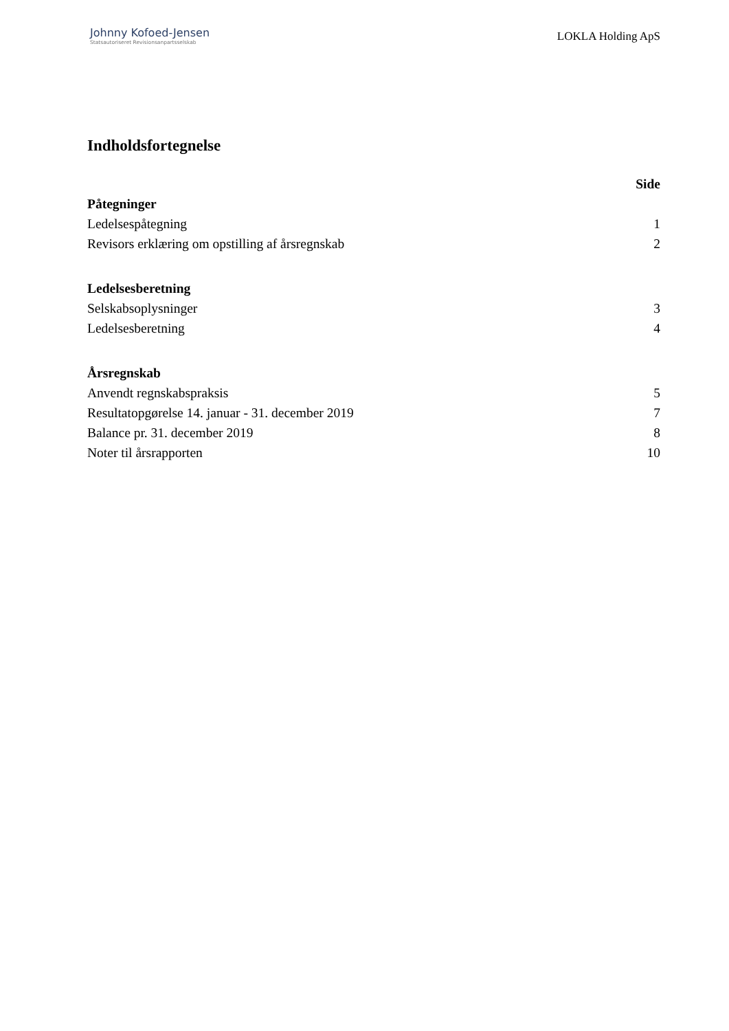Johnny Kofoed-Jensen
Statsautoriseret Revisionsanpartsselskab
LOKLA Holding ApS
Indholdsfortegnelse
| | Side |
| --- | --- |
| Påtegninger | |
| Ledelsespåtegning | 1 |
| Revisors erklæring om opstilling af årsregnskab | 2 |
| Ledelsesberetning | |
| Selskabsoplysninger | 3 |
| Ledelsesberetning | 4 |
| Årsregnskab | |
| Anvendt regnskabspraksis | 5 |
| Resultatopgørelse 14. januar - 31. december 2019 | 7 |
| Balance pr. 31. december 2019 | 8 |
| Noter til årsrapporten | 10 |